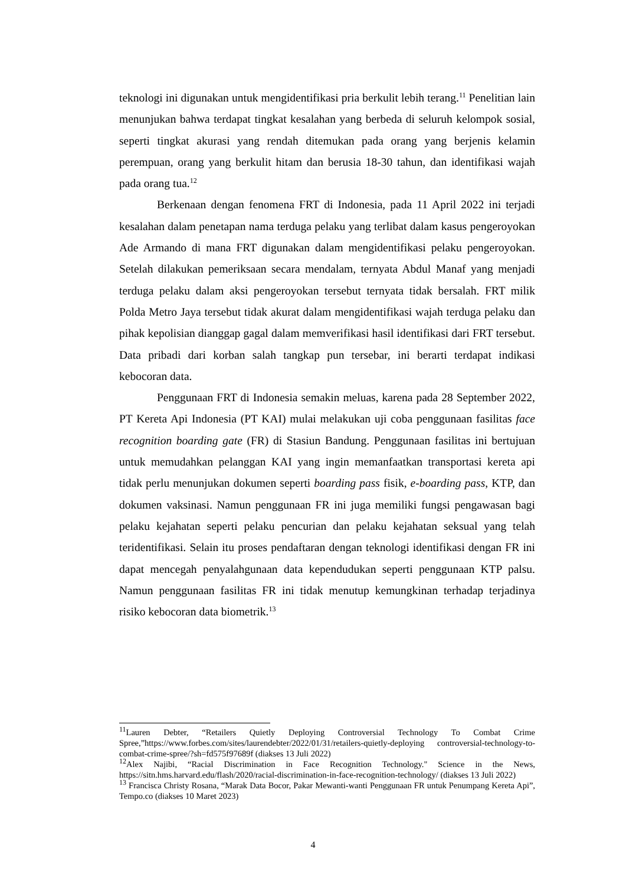teknologi ini digunakan untuk mengidentifikasi pria berkulit lebih terang.<sup>11</sup> Penelitian lain menunjukan bahwa terdapat tingkat kesalahan yang berbeda di seluruh kelompok sosial, seperti tingkat akurasi yang rendah ditemukan pada orang yang berjenis kelamin perempuan, orang yang berkulit hitam dan berusia 18-30 tahun, dan identifikasi wajah pada orang tua.<sup>12</sup>
Berkenaan dengan fenomena FRT di Indonesia, pada 11 April 2022 ini terjadi kesalahan dalam penetapan nama terduga pelaku yang terlibat dalam kasus pengeroyokan Ade Armando di mana FRT digunakan dalam mengidentifikasi pelaku pengeroyokan. Setelah dilakukan pemeriksaan secara mendalam, ternyata Abdul Manaf yang menjadi terduga pelaku dalam aksi pengeroyokan tersebut ternyata tidak bersalah. FRT milik Polda Metro Jaya tersebut tidak akurat dalam mengidentifikasi wajah terduga pelaku dan pihak kepolisian dianggap gagal dalam memverifikasi hasil identifikasi dari FRT tersebut. Data pribadi dari korban salah tangkap pun tersebar, ini berarti terdapat indikasi kebocoran data.
Penggunaan FRT di Indonesia semakin meluas, karena pada 28 September 2022, PT Kereta Api Indonesia (PT KAI) mulai melakukan uji coba penggunaan fasilitas face recognition boarding gate (FR) di Stasiun Bandung. Penggunaan fasilitas ini bertujuan untuk memudahkan pelanggan KAI yang ingin memanfaatkan transportasi kereta api tidak perlu menunjukan dokumen seperti boarding pass fisik, e-boarding pass, KTP, dan dokumen vaksinasi. Namun penggunaan FR ini juga memiliki fungsi pengawasan bagi pelaku kejahatan seperti pelaku pencurian dan pelaku kejahatan seksual yang telah teridentifikasi. Selain itu proses pendaftaran dengan teknologi identifikasi dengan FR ini dapat mencegah penyalahgunaan data kependudukan seperti penggunaan KTP palsu. Namun penggunaan fasilitas FR ini tidak menutup kemungkinan terhadap terjadinya risiko kebocoran data biometrik.<sup>13</sup>
<sup>11</sup> Lauren Debter, “Retailers Quietly Deploying Controversial Technology To Combat Crime Spree,”https://www.forbes.com/sites/laurendebter/2022/01/31/retailers-quietly-deploying controversial-technology-to-combat-crime-spree/?sh=fd575f97689f (diakses 13 Juli 2022)
<sup>12</sup> Alex Najibi, “Racial Discrimination in Face Recognition Technology." Science in the News, https://sitn.hms.harvard.edu/flash/2020/racial-discrimination-in-face-recognition-technology/ (diakses 13 Juli 2022)
<sup>13</sup> Francisca Christy Rosana, “Marak Data Bocor, Pakar Mewanti-wanti Penggunaan FR untuk Penumpang Kereta Api”, Tempo.co (diakses 10 Maret 2023)
4